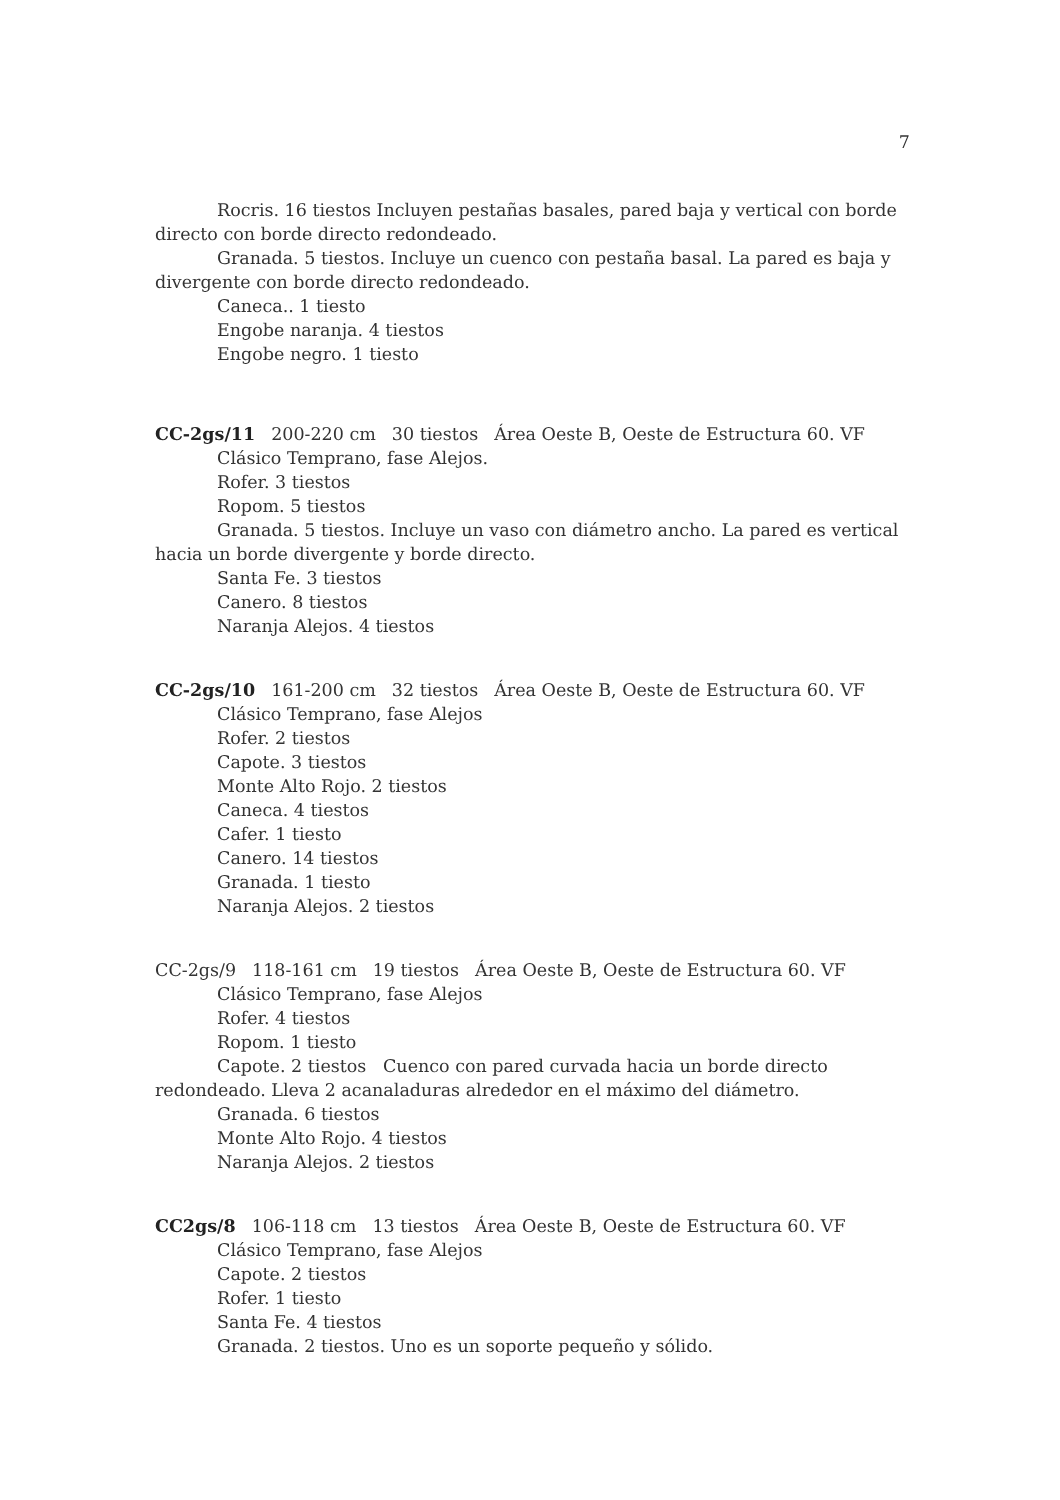7
Rocris. 16 tiestos Incluyen pestañas basales, pared baja y vertical con borde directo con borde directo redondeado.
Granada. 5 tiestos. Incluye un cuenco con pestaña basal. La pared es baja y divergente con borde directo redondeado.
Caneca.. 1 tiesto
Engobe naranja. 4 tiestos
Engobe negro. 1 tiesto
CC-2gs/11 200-220 cm 30 tiestos Área Oeste B, Oeste de Estructura 60. VF
Clásico Temprano, fase Alejos.
Rofer. 3 tiestos
Ropom. 5 tiestos
Granada. 5 tiestos. Incluye un vaso con diámetro ancho. La pared es vertical hacia un borde divergente y borde directo.
Santa Fe. 3 tiestos
Canero. 8 tiestos
Naranja Alejos. 4 tiestos
CC-2gs/10 161-200 cm 32 tiestos Área Oeste B, Oeste de Estructura 60. VF
Clásico Temprano, fase Alejos
Rofer. 2 tiestos
Capote. 3 tiestos
Monte Alto Rojo. 2 tiestos
Caneca. 4 tiestos
Cafer. 1 tiesto
Canero. 14 tiestos
Granada. 1 tiesto
Naranja Alejos. 2 tiestos
CC-2gs/9 118-161 cm 19 tiestos Área Oeste B, Oeste de Estructura 60. VF
Clásico Temprano, fase Alejos
Rofer. 4 tiestos
Ropom. 1 tiesto
Capote. 2 tiestos Cuenco con pared curvada hacia un borde directo redondeado. Lleva 2 acanaladuras alrededor en el máximo del diámetro.
Granada. 6 tiestos
Monte Alto Rojo. 4 tiestos
Naranja Alejos. 2 tiestos
CC2gs/8 106-118 cm 13 tiestos Área Oeste B, Oeste de Estructura 60. VF
Clásico Temprano, fase Alejos
Capote. 2 tiestos
Rofer. 1 tiesto
Santa Fe. 4 tiestos
Granada. 2 tiestos. Uno es un soporte pequeño y sólido.